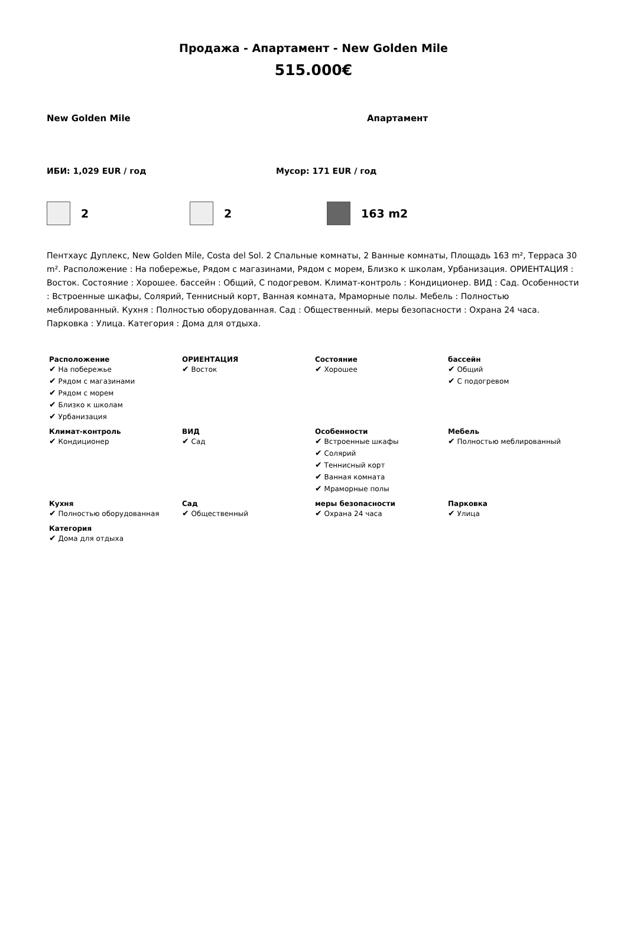Продажа - Апартамент - New Golden Mile
515.000€
New Golden Mile Апартамент
ИБИ: 1,029 EUR / год Мусор: 171 EUR / год
2 2 163 m2
Пентхаус Дуплекс, New Golden Mile, Costa del Sol. 2 Спальные комнаты, 2 Ванные комнаты, Площадь 163 m², Терраса 30 m². Расположение : На побережье, Рядом с магазинами, Рядом с морем, Близко к школам, Урбанизация. ОРИЕНТАЦИЯ : Восток. Состояние : Хорошее. бассейн : Общий, С подогревом. Климат-контроль : Кондиционер. ВИД : Сад. Особенности : Встроенные шкафы, Солярий, Теннисный корт, Ванная комната, Мраморные полы. Мебель : Полностью меблированный. Кухня : Полностью оборудованная. Сад : Общественный. меры безопасности : Охрана 24 часа. Парковка : Улица. Категория : Дома для отдыха.
| Расположение ✔ На побережье ✔ Рядом с магазинами ✔ Рядом с морем ✔ Близко к школам ✔ Урбанизация | ОРИЕНТАЦИЯ ✔ Восток | Состояние ✔ Хорошее | бассейн ✔ Общий ✔ С подогревом |
| Климат-контроль ✔ Кондиционер | ВИД ✔ Сад | Особенности ✔ Встроенные шкафы ✔ Солярий ✔ Теннисный корт ✔ Ванная комната ✔ Мраморные полы | Мебель ✔ Полностью меблированный |
| Кухня ✔ Полностью оборудованная | Сад ✔ Общественный | меры безопасности ✔ Охрана 24 часа | Парковка ✔ Улица |
| Категория ✔ Дома для отдыха | | | |